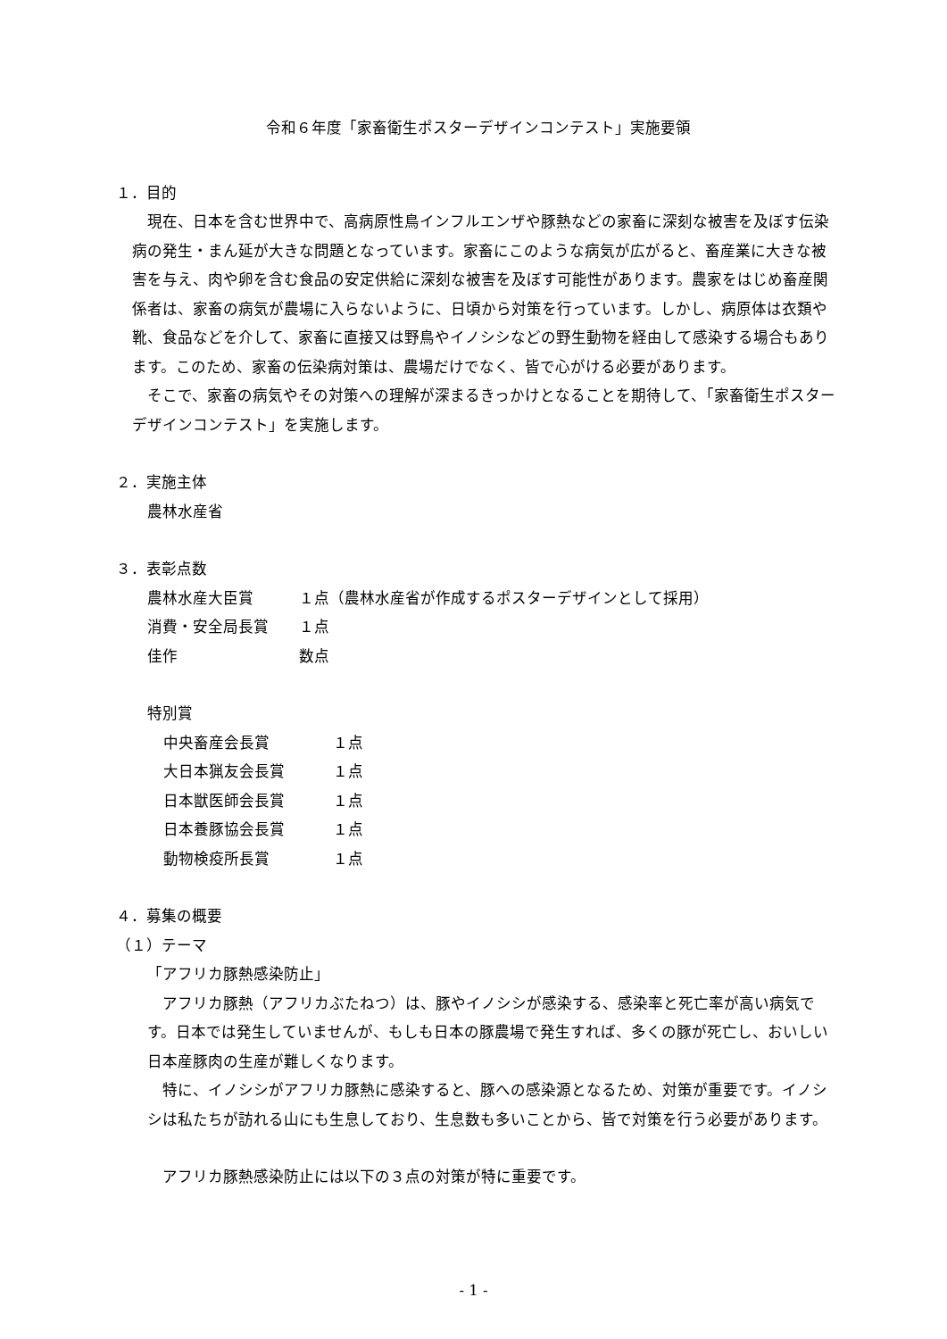令和６年度「家畜衛生ポスターデザインコンテスト」実施要領
１．目的
　現在、日本を含む世界中で、高病原性鳥インフルエンザや豚熱などの家畜に深刻な被害を及ぼす伝染病の発生・まん延が大きな問題となっています。家畜にこのような病気が広がると、畜産業に大きな被害を与え、肉や卵を含む食品の安定供給に深刻な被害を及ぼす可能性があります。農家をはじめ畜産関係者は、家畜の病気が農場に入らないように、日頃から対策を行っています。しかし、病原体は衣類や靴、食品などを介して、家畜に直接又は野鳥やイノシシなどの野生動物を経由して感染する場合もあります。このため、家畜の伝染病対策は、農場だけでなく、皆で心がける必要があります。
　そこで、家畜の病気やその対策への理解が深まるきっかけとなることを期待して、「家畜衛生ポスターデザインコンテスト」を実施します。
２．実施主体
農林水産省
３．表彰点数
農林水産大臣賞 １点（農林水産省が作成するポスターデザインとして採用）
消費・安全局長賞 １点
佳作 数点
特別賞
中央畜産会長賞 １点
大日本猟友会長賞 １点
日本獣医師会長賞 １点
日本養豚協会長賞 １点
動物検疫所長賞 １点
４．募集の概要
（１）テーマ
「アフリカ豚熱感染防止」
　アフリカ豚熱（アフリカぶたねつ）は、豚やイノシシが感染する、感染率と死亡率が高い病気です。日本では発生していませんが、もしも日本の豚農場で発生すれば、多くの豚が死亡し、おいしい日本産豚肉の生産が難しくなります。
　特に、イノシシがアフリカ豚熱に感染すると、豚への感染源となるため、対策が重要です。イノシシは私たちが訪れる山にも生息しており、生息数も多いことから、皆で対策を行う必要があります。
　アフリカ豚熱感染防止には以下の３点の対策が特に重要です。
- 1 -